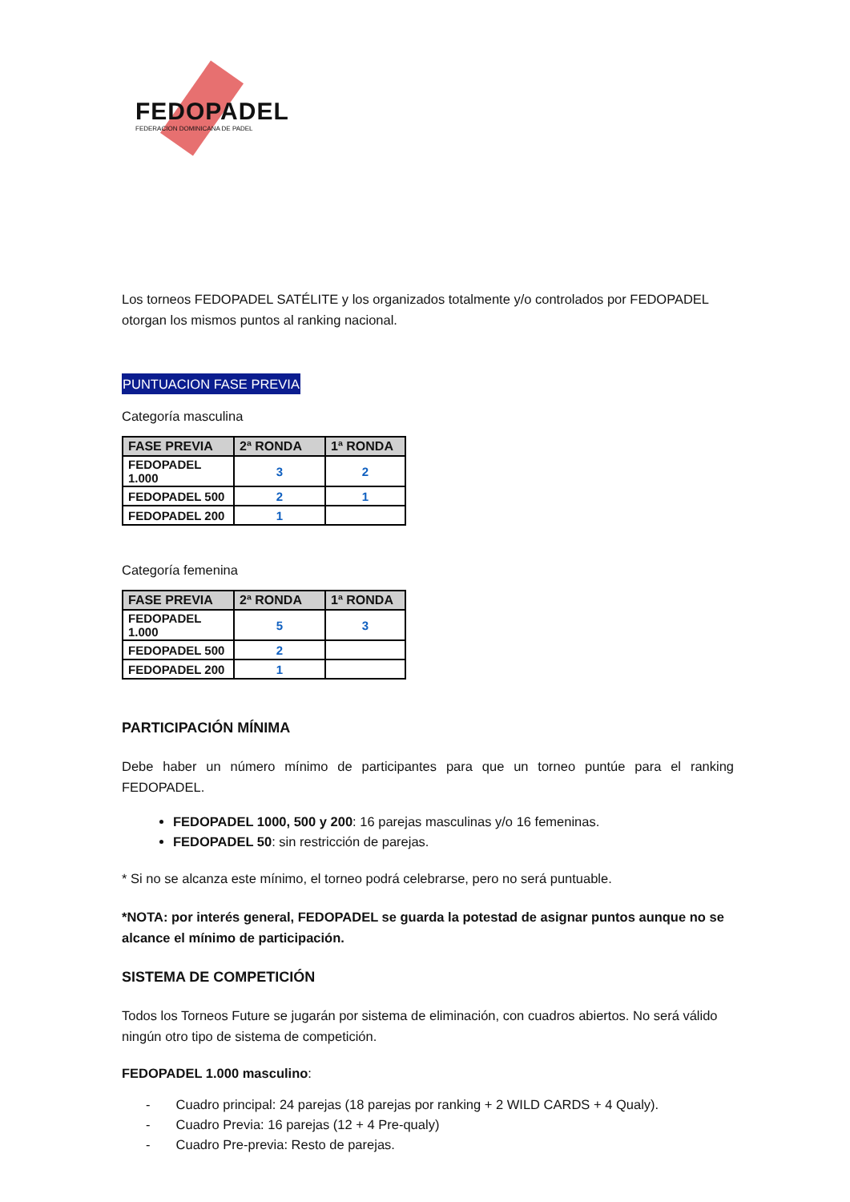FEDOPADEL
FEDERACION DOMINICANA DE PADEL
Los torneos FEDOPADEL SATÉLITE y los organizados totalmente y/o controlados por FEDOPADEL otorgan los mismos puntos al ranking nacional.
PUNTUACION FASE PREVIA
Categoría masculina
| FASE PREVIA | 2ª RONDA | 1ª RONDA |
| --- | --- | --- |
| FEDOPADEL 1.000 | 3 | 2 |
| FEDOPADEL 500 | 2 | 1 |
| FEDOPADEL 200 | 1 | |
Categoría femenina
| FASE PREVIA | 2ª RONDA | 1ª RONDA |
| --- | --- | --- |
| FEDOPADEL 1.000 | 5 | 3 |
| FEDOPADEL 500 | 2 | |
| FEDOPADEL 200 | 1 | |
PARTICIPACIÓN MÍNIMA
Debe haber un número mínimo de participantes para que un torneo puntúe para el ranking FEDOPADEL.
FEDOPADEL 1000, 500 y 200: 16 parejas masculinas y/o 16 femeninas.
FEDOPADEL 50: sin restricción de parejas.
* Si no se alcanza este mínimo, el torneo podrá celebrarse, pero no será puntuable.
*NOTA: por interés general, FEDOPADEL se guarda la potestad de asignar puntos aunque no se alcance el mínimo de participación.
SISTEMA DE COMPETICIÓN
Todos los Torneos Future se jugarán por sistema de eliminación, con cuadros abiertos. No será válido ningún otro tipo de sistema de competición.
FEDOPADEL 1.000 masculino:
- Cuadro principal: 24 parejas (18 parejas por ranking + 2 WILD CARDS + 4 Qualy).
- Cuadro Previa: 16 parejas (12 + 4 Pre-qualy)
- Cuadro Pre-previa: Resto de parejas.